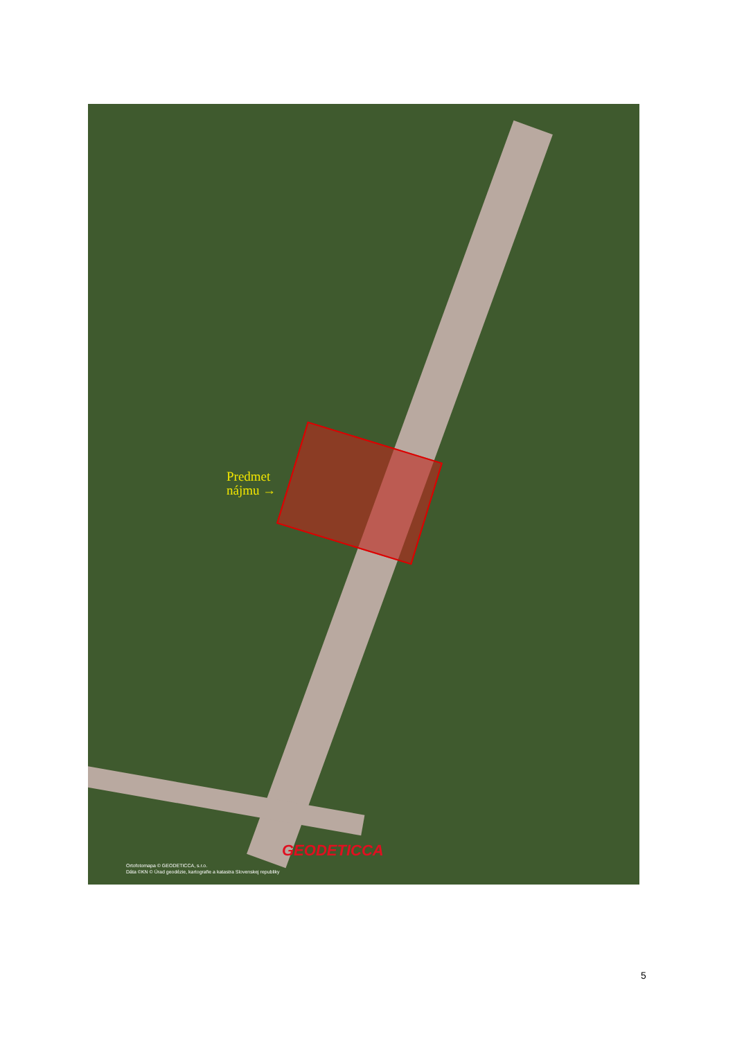Predmet
nájmu →
GEODETICCA
Ortofotomapa © GEODETICCA, s.r.o.
Dáta ©KN © Úrad geodézie, kartografie a katastra Slovenskej republiky
5